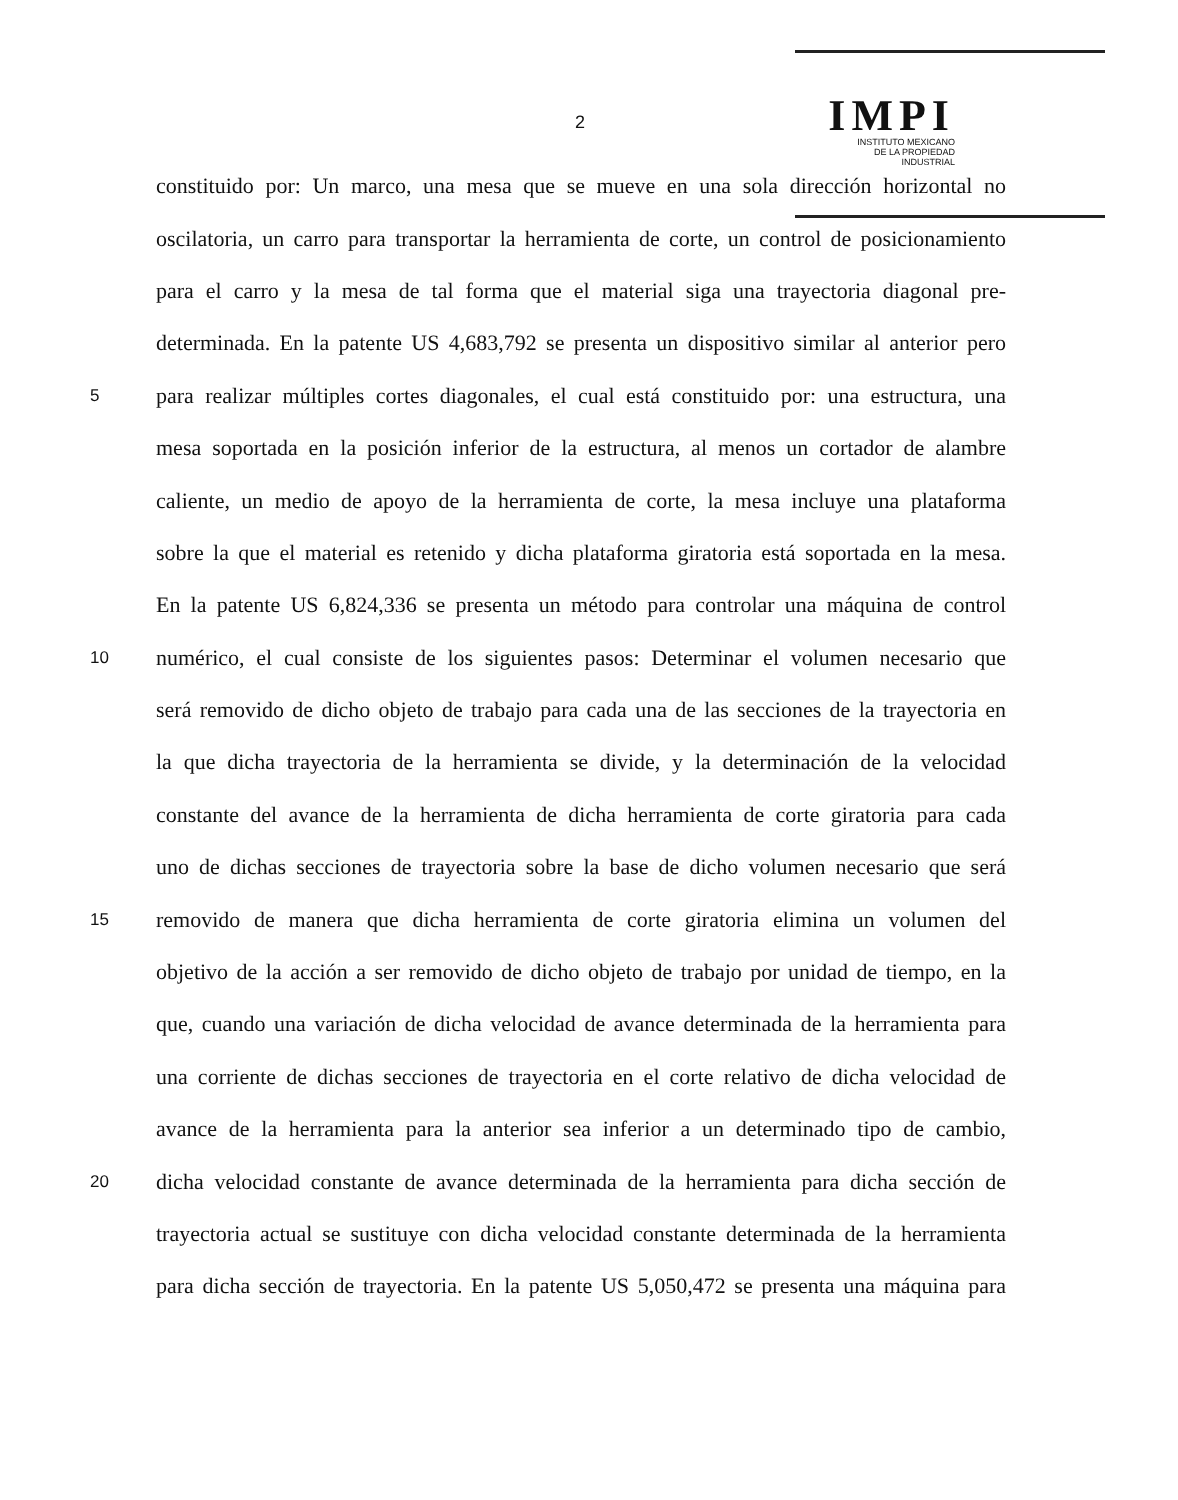2
IMPI
INSTITUTO MEXICANO
DE LA PROPIEDAD
INDUSTRIAL
constituido por: Un marco, una mesa que se mueve en una sola dirección horizontal no
oscilatoria, un carro para transportar la herramienta de corte, un control de posicionamiento
para el carro y la mesa de tal forma que el material siga una trayectoria diagonal pre-
determinada. En la patente US 4,683,792 se presenta un dispositivo similar al anterior pero
5 para realizar múltiples cortes diagonales, el cual está constituido por: una estructura, una
mesa soportada en la posición inferior de la estructura, al menos un cortador de alambre
caliente, un medio de apoyo de la herramienta de corte, la mesa incluye una plataforma
sobre la que el material es retenido y dicha plataforma giratoria está soportada en la mesa.
En la patente US 6,824,336 se presenta un método para controlar una máquina de control
10 numérico, el cual consiste de los siguientes pasos: Determinar el volumen necesario que
será removido de dicho objeto de trabajo para cada una de las secciones de la trayectoria en
la que dicha trayectoria de la herramienta se divide, y la determinación de la velocidad
constante del avance de la herramienta de dicha herramienta de corte giratoria para cada
uno de dichas secciones de trayectoria sobre la base de dicho volumen necesario que será
15 removido de manera que dicha herramienta de corte giratoria elimina un volumen del
objetivo de la acción a ser removido de dicho objeto de trabajo por unidad de tiempo, en la
que, cuando una variación de dicha velocidad de avance determinada de la herramienta para
una corriente de dichas secciones de trayectoria en el corte relativo de dicha velocidad de
avance de la herramienta para la anterior sea inferior a un determinado tipo de cambio,
20 dicha velocidad constante de avance determinada de la herramienta para dicha sección de
trayectoria actual se sustituye con dicha velocidad constante determinada de la herramienta
para dicha sección de trayectoria. En la patente US 5,050,472 se presenta una máquina para